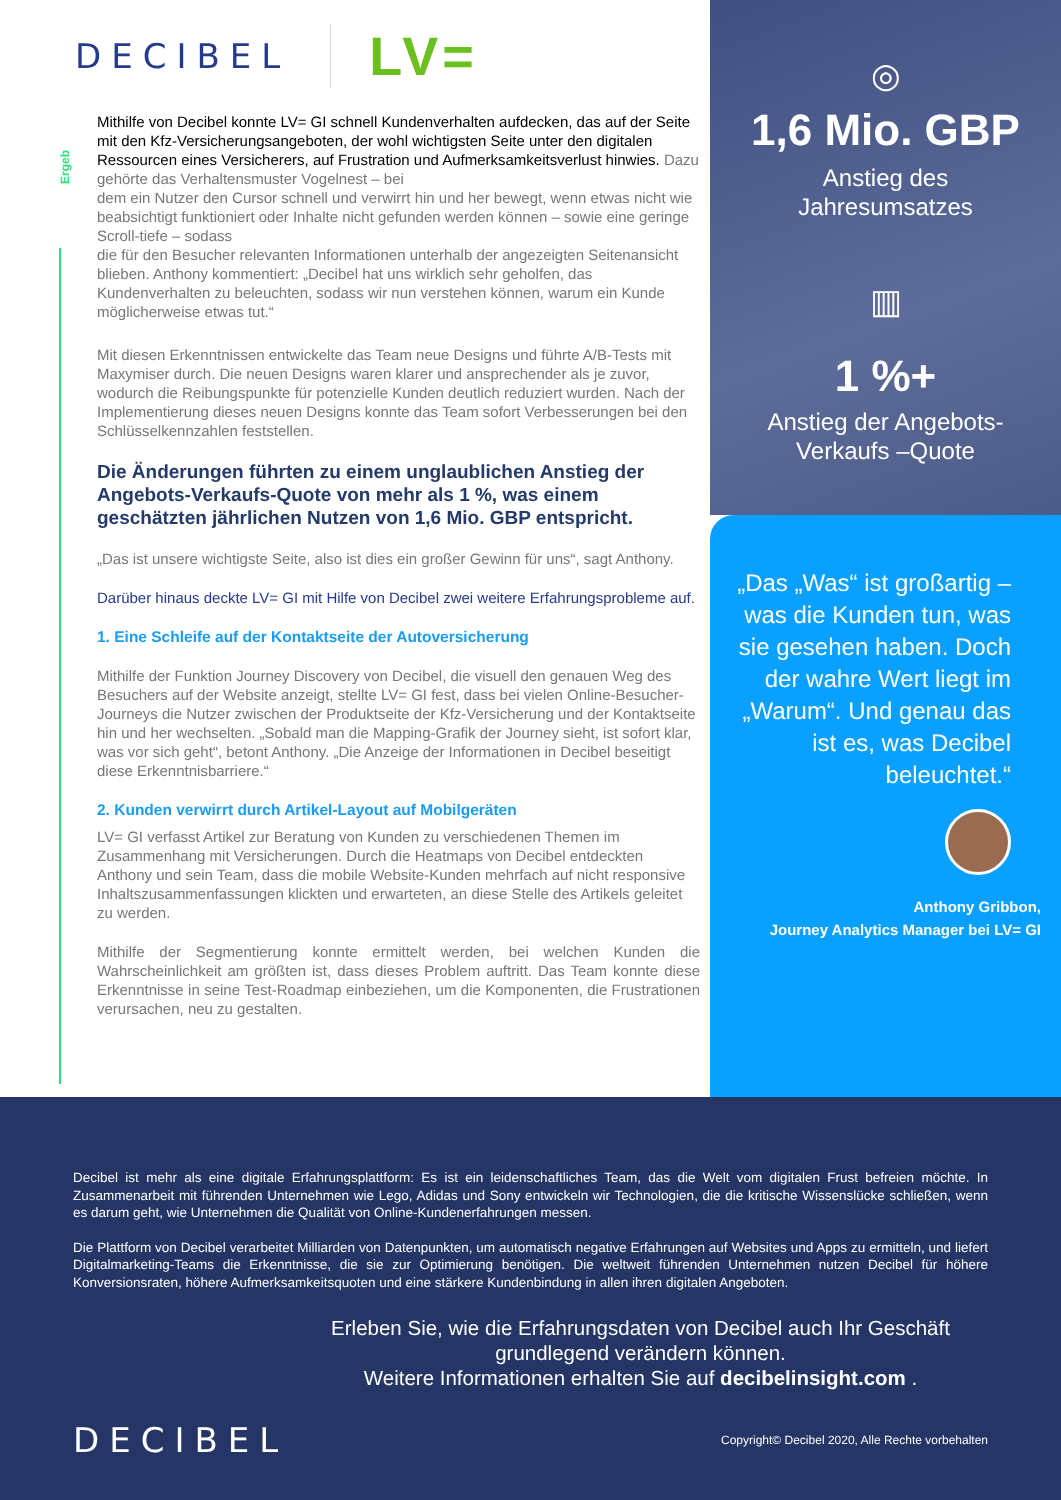Ergeb
DECIBEL
LV=
Mithilfe von Decibel konnte LV= GI schnell Kundenverhalten aufdecken, das auf der Seite mit den Kfz-Versicherungsangeboten, der wohl wichtigsten Seite unter den digitalen Ressourcen eines Versicherers, auf Frustration und Aufmerksamkeitsverlust hinwies. Dazu gehörte das Verhaltensmuster Vogelnest – bei
dem ein Nutzer den Cursor schnell und verwirrt hin und her bewegt, wenn etwas nicht wie beabsichtigt funktioniert oder Inhalte nicht gefunden werden können – sowie eine geringe Scroll-tiefe – sodass
die für den Besucher relevanten Informationen unterhalb der angezeigten Seitenansicht blieben. Anthony kommentiert: „Decibel hat uns wirklich sehr geholfen, das Kundenverhalten zu beleuchten, sodass wir nun verstehen können, warum ein Kunde möglicherweise etwas tut.“
Mit diesen Erkenntnissen entwickelte das Team neue Designs und führte A/B-Tests mit Maxymiser durch. Die neuen Designs waren klarer und ansprechender als je zuvor, wodurch die Reibungspunkte für potenzielle Kunden deutlich reduziert wurden. Nach der Implementierung dieses neuen Designs konnte das Team sofort Verbesserungen bei den Schlüsselkennzahlen feststellen.
Die Änderungen führten zu einem unglaublichen Anstieg der Angebots-Verkaufs-Quote von mehr als 1 %, was einem geschätzten jährlichen Nutzen von 1,6 Mio. GBP entspricht.
„Das ist unsere wichtigste Seite, also ist dies ein großer Gewinn für uns“, sagt Anthony.
Darüber hinaus deckte LV= GI mit Hilfe von Decibel zwei weitere Erfahrungsprobleme auf.
1. Eine Schleife auf der Kontaktseite der Autoversicherung
Mithilfe der Funktion Journey Discovery von Decibel, die visuell den genauen Weg des Besuchers auf der Website anzeigt, stellte LV= GI fest, dass bei vielen Online-Besucher-Journeys die Nutzer zwischen der Produktseite der Kfz-Versicherung und der Kontaktseite hin und her wechselten. „Sobald man die Mapping-Grafik der Journey sieht, ist sofort klar, was vor sich geht“, betont Anthony. „Die Anzeige der Informationen in Decibel beseitigt diese Erkenntnisbarriere.“
2. Kunden verwirrt durch Artikel-Layout auf Mobilgeräten
LV= GI verfasst Artikel zur Beratung von Kunden zu verschiedenen Themen im Zusammenhang mit Versicherungen. Durch die Heatmaps von Decibel entdeckten Anthony und sein Team, dass die mobile Website-Kunden mehrfach auf nicht responsive Inhaltszusammenfassungen klickten und erwarteten, an diese Stelle des Artikels geleitet zu werden.
Mithilfe der Segmentierung konnte ermittelt werden, bei welchen Kunden die Wahrscheinlichkeit am größten ist, dass dieses Problem auftritt. Das Team konnte diese Erkenntnisse in seine Test-Roadmap einbeziehen, um die Komponenten, die Frustrationen verursachen, neu zu gestalten.
◎
1,6 Mio. GBP
Anstieg des
Jahresumsatzes
▥
1 %+
Anstieg der Angebots-
Verkaufs –Quote
„Das „Was“ ist großartig – was die Kunden tun, was sie gesehen haben. Doch der wahre Wert liegt im „Warum“. Und genau das ist es, was Decibel beleuchtet.“
Anthony Gribbon,
Journey Analytics Manager bei LV= GI
Decibel ist mehr als eine digitale Erfahrungsplattform: Es ist ein leidenschaftliches Team, das die Welt vom digitalen Frust befreien möchte. In Zusammenarbeit mit führenden Unternehmen wie Lego, Adidas und Sony entwickeln wir Technologien, die die kritische Wissenslücke schließen, wenn es darum geht, wie Unternehmen die Qualität von Online-Kundenerfahrungen messen.
Die Plattform von Decibel verarbeitet Milliarden von Datenpunkten, um automatisch negative Erfahrungen auf Websites und Apps zu ermitteln, und liefert Digitalmarketing-Teams die Erkenntnisse, die sie zur Optimierung benötigen. Die weltweit führenden Unternehmen nutzen Decibel für höhere Konversionsraten, höhere Aufmerksamkeitsquoten und eine stärkere Kundenbindung in allen ihren digitalen Angeboten.
Erleben Sie, wie die Erfahrungsdaten von Decibel auch Ihr Geschäft grundlegend verändern können.
Weitere Informationen erhalten Sie auf decibelinsight.com .
DECIBEL Copyright© Decibel 2020, Alle Rechte vorbehalten